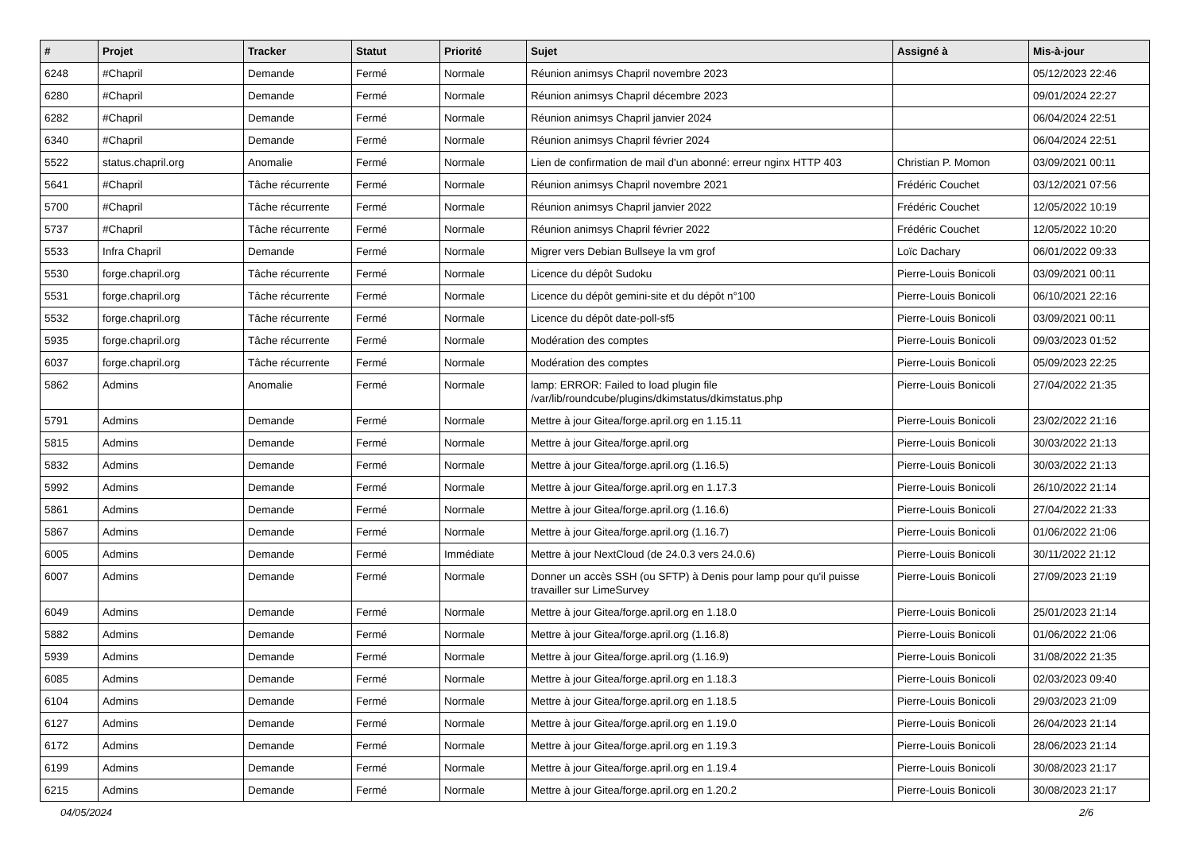| # | Projet | Tracker | Statut | Priorité | Sujet | Assigné à | Mis-à-jour |
| --- | --- | --- | --- | --- | --- | --- | --- |
| 6248 | #Chapril | Demande | Fermé | Normale | Réunion animsys Chapril novembre 2023 | | 05/12/2023 22:46 |
| 6280 | #Chapril | Demande | Fermé | Normale | Réunion animsys Chapril décembre 2023 | | 09/01/2024 22:27 |
| 6282 | #Chapril | Demande | Fermé | Normale | Réunion animsys Chapril janvier 2024 | | 06/04/2024 22:51 |
| 6340 | #Chapril | Demande | Fermé | Normale | Réunion animsys Chapril février 2024 | | 06/04/2024 22:51 |
| 5522 | status.chapril.org | Anomalie | Fermé | Normale | Lien de confirmation de mail d'un abonné: erreur nginx HTTP 403 | Christian P. Momon | 03/09/2021 00:11 |
| 5641 | #Chapril | Tâche récurrente | Fermé | Normale | Réunion animsys Chapril novembre 2021 | Frédéric Couchet | 03/12/2021 07:56 |
| 5700 | #Chapril | Tâche récurrente | Fermé | Normale | Réunion animsys Chapril janvier 2022 | Frédéric Couchet | 12/05/2022 10:19 |
| 5737 | #Chapril | Tâche récurrente | Fermé | Normale | Réunion animsys Chapril février 2022 | Frédéric Couchet | 12/05/2022 10:20 |
| 5533 | Infra Chapril | Demande | Fermé | Normale | Migrer vers Debian Bullseye la vm grof | Loïc Dachary | 06/01/2022 09:33 |
| 5530 | forge.chapril.org | Tâche récurrente | Fermé | Normale | Licence du dépôt Sudoku | Pierre-Louis Bonicoli | 03/09/2021 00:11 |
| 5531 | forge.chapril.org | Tâche récurrente | Fermé | Normale | Licence du dépôt gemini-site et du dépôt n°100 | Pierre-Louis Bonicoli | 06/10/2021 22:16 |
| 5532 | forge.chapril.org | Tâche récurrente | Fermé | Normale | Licence du dépôt date-poll-sf5 | Pierre-Louis Bonicoli | 03/09/2021 00:11 |
| 5935 | forge.chapril.org | Tâche récurrente | Fermé | Normale | Modération des comptes | Pierre-Louis Bonicoli | 09/03/2023 01:52 |
| 6037 | forge.chapril.org | Tâche récurrente | Fermé | Normale | Modération des comptes | Pierre-Louis Bonicoli | 05/09/2023 22:25 |
| 5862 | Admins | Anomalie | Fermé | Normale | lamp: ERROR: Failed to load plugin file /var/lib/roundcube/plugins/dkimstatus/dkimstatus.php | Pierre-Louis Bonicoli | 27/04/2022 21:35 |
| 5791 | Admins | Demande | Fermé | Normale | Mettre à jour Gitea/forge.april.org en 1.15.11 | Pierre-Louis Bonicoli | 23/02/2022 21:16 |
| 5815 | Admins | Demande | Fermé | Normale | Mettre à jour Gitea/forge.april.org | Pierre-Louis Bonicoli | 30/03/2022 21:13 |
| 5832 | Admins | Demande | Fermé | Normale | Mettre à jour Gitea/forge.april.org (1.16.5) | Pierre-Louis Bonicoli | 30/03/2022 21:13 |
| 5992 | Admins | Demande | Fermé | Normale | Mettre à jour Gitea/forge.april.org en 1.17.3 | Pierre-Louis Bonicoli | 26/10/2022 21:14 |
| 5861 | Admins | Demande | Fermé | Normale | Mettre à jour Gitea/forge.april.org (1.16.6) | Pierre-Louis Bonicoli | 27/04/2022 21:33 |
| 5867 | Admins | Demande | Fermé | Normale | Mettre à jour Gitea/forge.april.org (1.16.7) | Pierre-Louis Bonicoli | 01/06/2022 21:06 |
| 6005 | Admins | Demande | Fermé | Immédiate | Mettre à jour NextCloud (de 24.0.3 vers 24.0.6) | Pierre-Louis Bonicoli | 30/11/2022 21:12 |
| 6007 | Admins | Demande | Fermé | Normale | Donner un accès SSH (ou SFTP) à Denis pour lamp pour qu'il puisse travailler sur LimeSurvey | Pierre-Louis Bonicoli | 27/09/2023 21:19 |
| 6049 | Admins | Demande | Fermé | Normale | Mettre à jour Gitea/forge.april.org en 1.18.0 | Pierre-Louis Bonicoli | 25/01/2023 21:14 |
| 5882 | Admins | Demande | Fermé | Normale | Mettre à jour Gitea/forge.april.org (1.16.8) | Pierre-Louis Bonicoli | 01/06/2022 21:06 |
| 5939 | Admins | Demande | Fermé | Normale | Mettre à jour Gitea/forge.april.org (1.16.9) | Pierre-Louis Bonicoli | 31/08/2022 21:35 |
| 6085 | Admins | Demande | Fermé | Normale | Mettre à jour Gitea/forge.april.org en 1.18.3 | Pierre-Louis Bonicoli | 02/03/2023 09:40 |
| 6104 | Admins | Demande | Fermé | Normale | Mettre à jour Gitea/forge.april.org en 1.18.5 | Pierre-Louis Bonicoli | 29/03/2023 21:09 |
| 6127 | Admins | Demande | Fermé | Normale | Mettre à jour Gitea/forge.april.org en 1.19.0 | Pierre-Louis Bonicoli | 26/04/2023 21:14 |
| 6172 | Admins | Demande | Fermé | Normale | Mettre à jour Gitea/forge.april.org en 1.19.3 | Pierre-Louis Bonicoli | 28/06/2023 21:14 |
| 6199 | Admins | Demande | Fermé | Normale | Mettre à jour Gitea/forge.april.org en 1.19.4 | Pierre-Louis Bonicoli | 30/08/2023 21:17 |
| 6215 | Admins | Demande | Fermé | Normale | Mettre à jour Gitea/forge.april.org en 1.20.2 | Pierre-Louis Bonicoli | 30/08/2023 21:17 |
04/05/2024 2/6